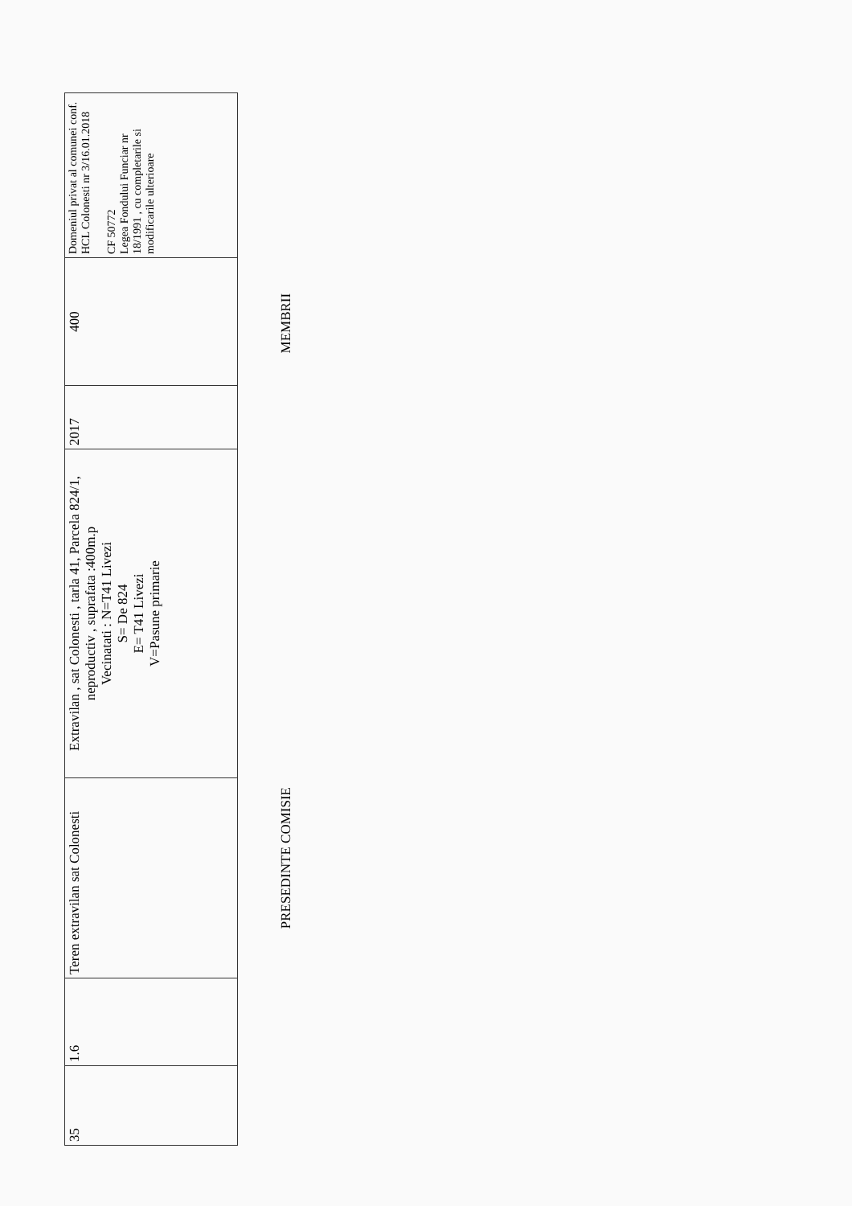| 35 | 1.6 | Teren extravilan sat Colonesti | Extravilan , sat Colonesti , tarla 41, Parcela 824/1, neproductiv , suprafata :400m.p Vecinatati : N=T41 Livezi S= De 824 E= T41 Livezi V=Pasune primarie | 2017 | 400 | Domeniul privat al comunei conf. HCL Colonesti nr 3/16.01.2018 CF 50772 Legea Fondului Funciar nr 18/1991 , cu completarile si modificarile ulterioare |
PRESEDINTE COMISIE MEMBRII